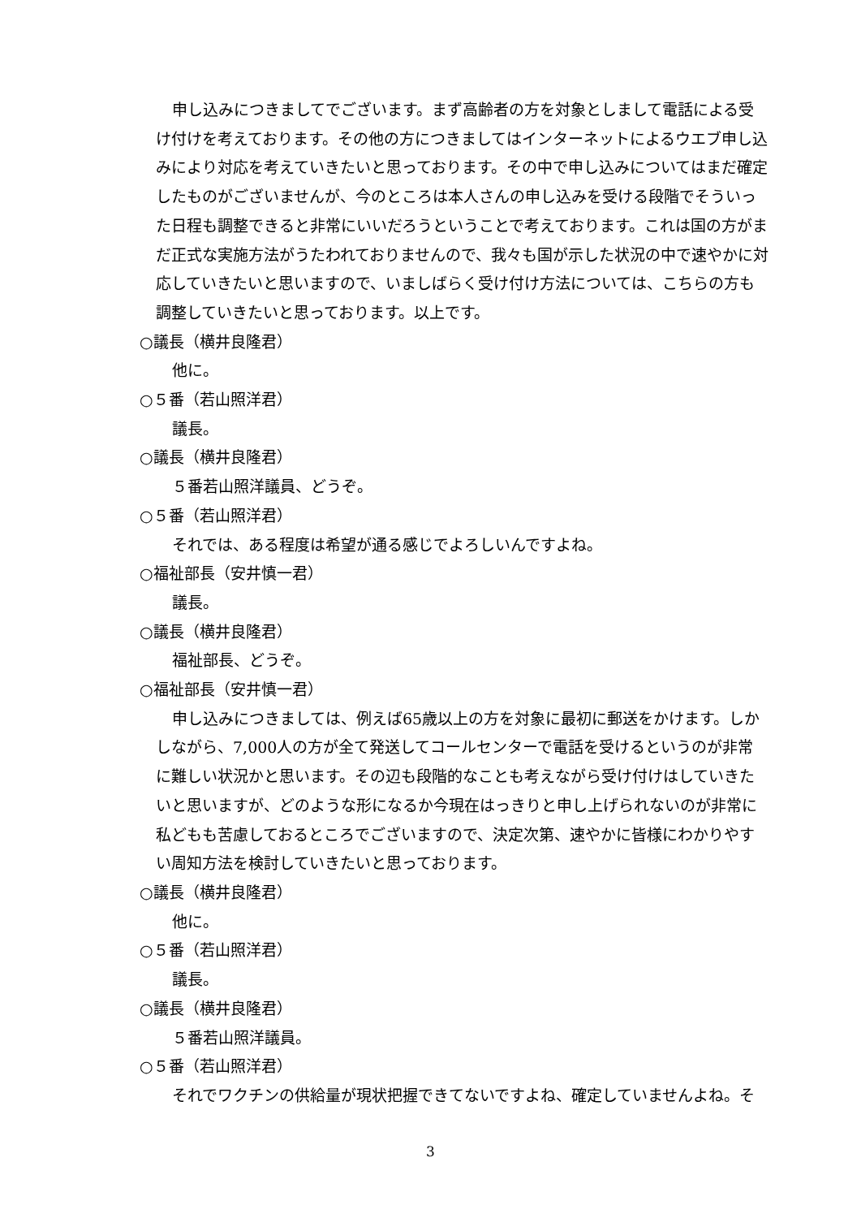申し込みにつきましてでございます。まず高齢者の方を対象としまして電話による受け付けを考えております。その他の方につきましてはインターネットによるウエブ申し込みにより対応を考えていきたいと思っております。その中で申し込みについてはまだ確定したものがございませんが、今のところは本人さんの申し込みを受ける段階でそういった日程も調整できると非常にいいだろうということで考えております。これは国の方がまだ正式な実施方法がうたわれておりませんので、我々も国が示した状況の中で速やかに対応していきたいと思いますので、いましばらく受け付け方法については、こちらの方も調整していきたいと思っております。以上です。
○議長（横井良隆君）
他に。
○５番（若山照洋君）
議長。
○議長（横井良隆君）
５番若山照洋議員、どうぞ。
○５番（若山照洋君）
それでは、ある程度は希望が通る感じでよろしいんですよね。
○福祉部長（安井慎一君）
議長。
○議長（横井良隆君）
福祉部長、どうぞ。
○福祉部長（安井慎一君）
申し込みにつきましては、例えば65歳以上の方を対象に最初に郵送をかけます。しかしながら、7,000人の方が全て発送してコールセンターで電話を受けるというのが非常に難しい状況かと思います。その辺も段階的なことも考えながら受け付けはしていきたいと思いますが、どのような形になるか今現在はっきりと申し上げられないのが非常に私どもも苦慮しておるところでございますので、決定次第、速やかに皆様にわかりやすい周知方法を検討していきたいと思っております。
○議長（横井良隆君）
他に。
○５番（若山照洋君）
議長。
○議長（横井良隆君）
５番若山照洋議員。
○５番（若山照洋君）
それでワクチンの供給量が現状把握できてないですよね、確定していませんよね。そ
3